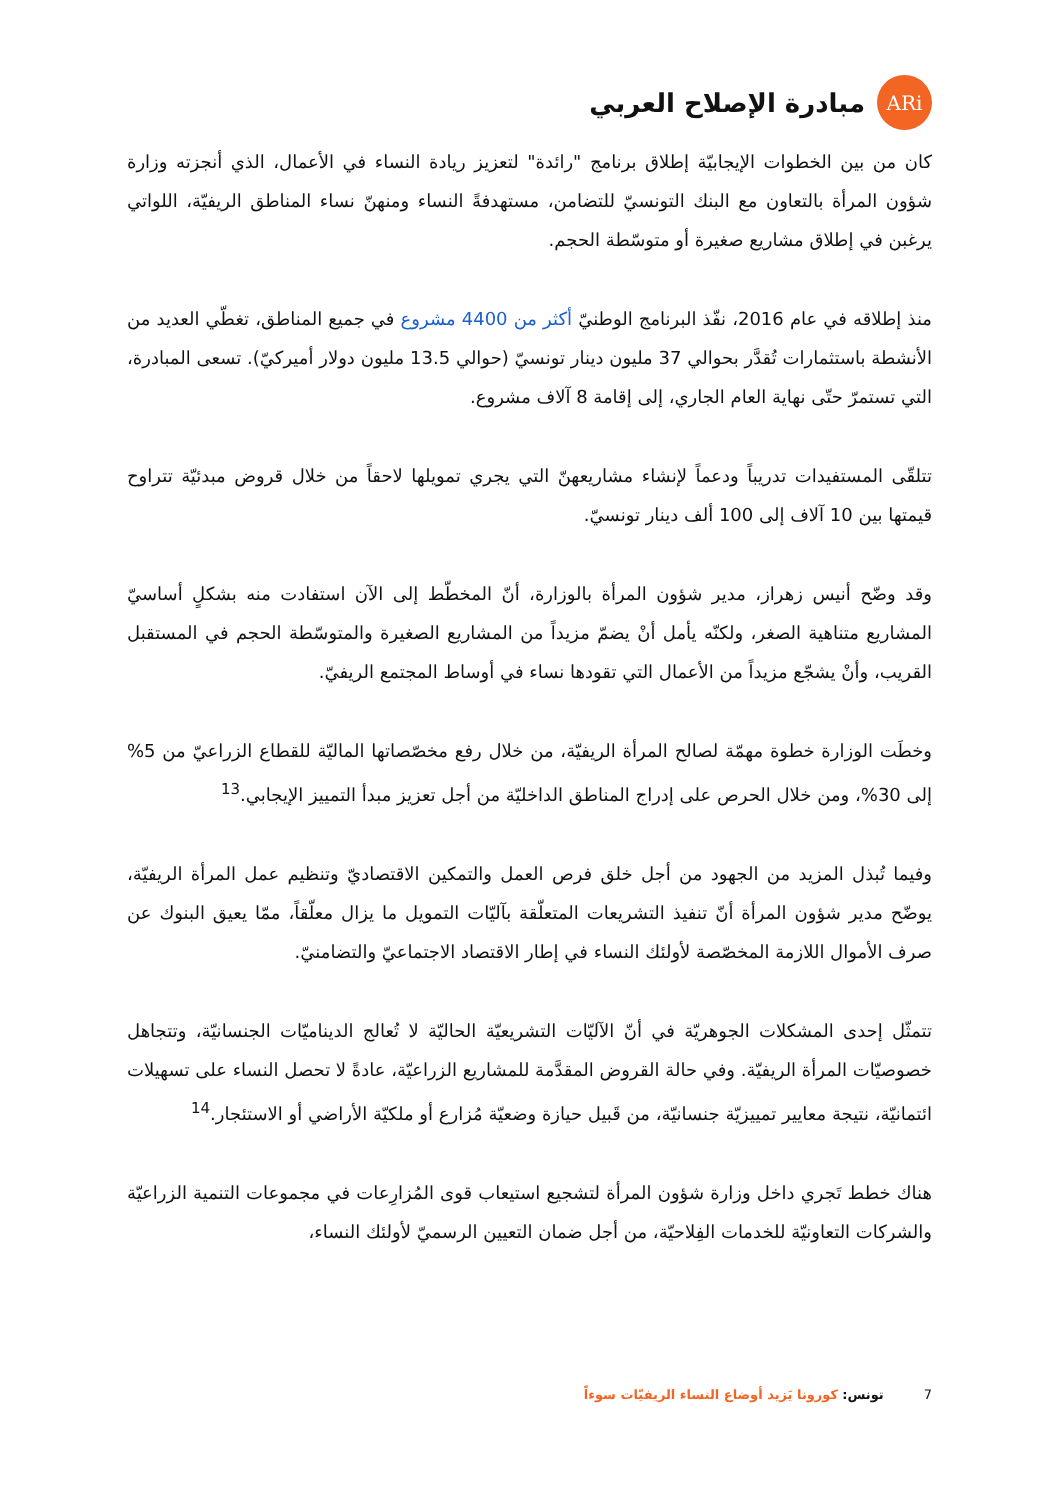ARi
مبادرة الإصلاح العربي
كان من بين الخطوات الإيجابيّة إطلاق برنامج "رائدة" لتعزيز ريادة النساء في الأعمال، الذي أنجزته وزارة شؤون المرأة بالتعاون مع البنك التونسيّ للتضامن، مستهدفةً النساء ومنهنّ نساء المناطق الريفيّة، اللواتي يرغبن في إطلاق مشاريع صغيرة أو متوسّطة الحجم.
منذ إطلاقه في عام 2016، نفّذ البرنامج الوطنيّ أكثر من 4400 مشروع في جميع المناطق، تغطّي العديد من الأنشطة باستثمارات تُقدَّر بحوالي 37 مليون دينار تونسيّ (حوالي 13.5 مليون دولار أميركيّ). تسعى المبادرة، التي تستمرّ حتّى نهاية العام الجاري، إلى إقامة 8 آلاف مشروع.
تتلقّى المستفيدات تدريباً ودعماً لإنشاء مشاريعهنّ التي يجري تمويلها لاحقاً من خلال قروض مبدئيّة تتراوح قيمتها بين 10 آلاف إلى 100 ألف دينار تونسيّ.
وقد وضّح أنيس زهراز، مدير شؤون المرأة بالوزارة، أنّ المخطّط إلى الآن استفادت منه بشكلٍ أساسيّ المشاريع متناهية الصغر، ولكنّه يأمل أنْ يضمّ مزيداً من المشاريع الصغيرة والمتوسّطة الحجم في المستقبل القريب، وأنْ يشجّع مزيداً من الأعمال التي تقودها نساء في أوساط المجتمع الريفيّ.
وخطَت الوزارة خطوة مهمّة لصالح المرأة الريفيّة، من خلال رفع مخصّصاتها الماليّة للقطاع الزراعيّ من 5% إلى 30%، ومن خلال الحرص على إدراج المناطق الداخليّة من أجل تعزيز مبدأ التمييز الإيجابي.<sup>13</sup>
وفيما تُبذل المزيد من الجهود من أجل خلق فرص العمل والتمكين الاقتصاديّ وتنظيم عمل المرأة الريفيّة، يوضّح مدير شؤون المرأة أنّ تنفيذ التشريعات المتعلّقة بآليّات التمويل ما يزال معلّقاً، ممّا يعيق البنوك عن صرف الأموال اللازمة المخصّصة لأولئك النساء في إطار الاقتصاد الاجتماعيّ والتضامنيّ.
تتمثّل إحدى المشكلات الجوهريّة في أنّ الآليّات التشريعيّة الحاليّة لا تُعالج الديناميّات الجنسانيّة، وتتجاهل خصوصيّات المرأة الريفيّة. وفي حالة القروض المقدَّمة للمشاريع الزراعيّة، عادةً لا تحصل النساء على تسهيلات ائتمانيّة، نتيجة معايير تمييزيّة جنسانيّة، من قَبيل حيازة وضعيّة مُزارع أو ملكيّة الأراضي أو الاستئجار.<sup>14</sup>
هناك خطط تَجري داخل وزارة شؤون المرأة لتشجيع استيعاب قوى المُزارِعات في مجموعات التنمية الزراعيّة والشركات التعاونيّة للخدمات الفِلاحيّة، من أجل ضمان التعيين الرسميّ لأولئك النساء،
7 تونس: كورونا يَزيد أوضاع النساء الريفيّات سوءاً